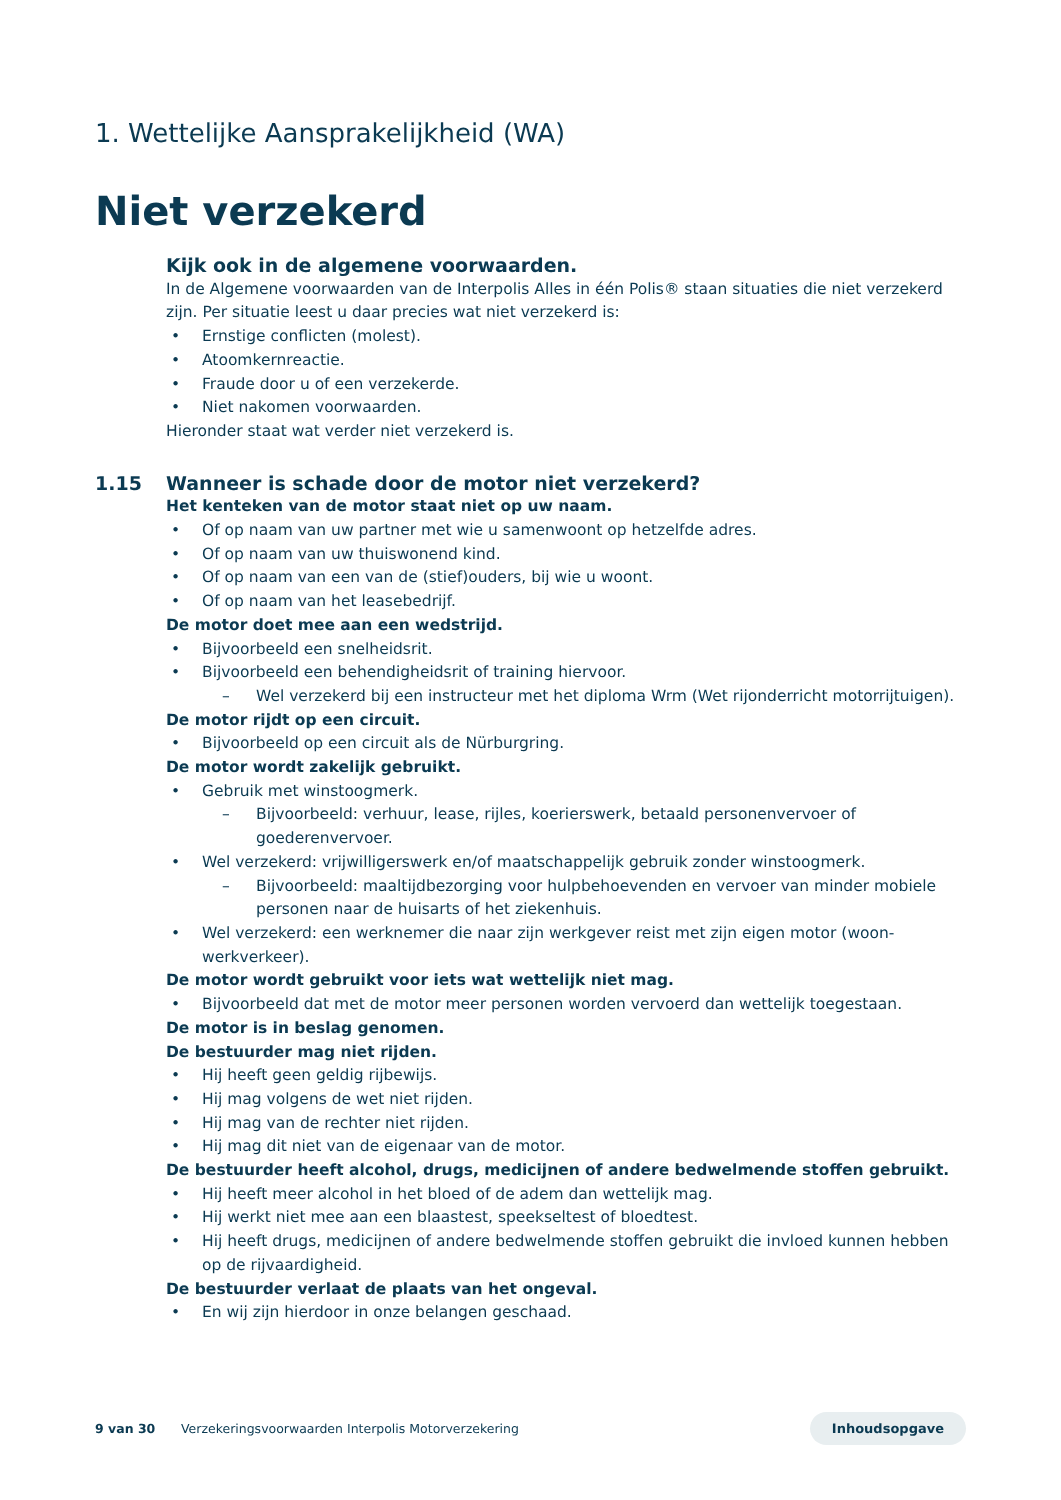1. Wettelijke Aansprakelijkheid (WA)
Niet verzekerd
Kijk ook in de algemene voorwaarden.
In de Algemene voorwaarden van de Interpolis Alles in één Polis® staan situaties die niet verzekerd zijn. Per situatie leest u daar precies wat niet verzekerd is:
• Ernstige conflicten (molest).
• Atoomkernreactie.
• Fraude door u of een verzekerde.
• Niet nakomen voorwaarden.
Hieronder staat wat verder niet verzekerd is.
1.15
Wanneer is schade door de motor niet verzekerd?
Het kenteken van de motor staat niet op uw naam.
• Of op naam van uw partner met wie u samenwoont op hetzelfde adres.
• Of op naam van uw thuiswonend kind.
• Of op naam van een van de (stief)ouders, bij wie u woont.
• Of op naam van het leasebedrijf.
De motor doet mee aan een wedstrijd.
• Bijvoorbeeld een snelheidsrit.
• Bijvoorbeeld een behendigheidsrit of training hiervoor.
– Wel verzekerd bij een instructeur met het diploma Wrm (Wet rijonderricht motorrijtuigen).
De motor rijdt op een circuit.
• Bijvoorbeeld op een circuit als de Nürburgring.
De motor wordt zakelijk gebruikt.
• Gebruik met winstoogmerk.
– Bijvoorbeeld: verhuur, lease, rijles, koerierswerk, betaald personenvervoer of goederenvervoer.
• Wel verzekerd: vrijwilligerswerk en/of maatschappelijk gebruik zonder winstoogmerk.
– Bijvoorbeeld: maaltijdbezorging voor hulpbehoevenden en vervoer van minder mobiele personen naar de huisarts of het ziekenhuis.
• Wel verzekerd: een werknemer die naar zijn werkgever reist met zijn eigen motor (woon-werkverkeer).
De motor wordt gebruikt voor iets wat wettelijk niet mag.
• Bijvoorbeeld dat met de motor meer personen worden vervoerd dan wettelijk toegestaan.
De motor is in beslag genomen.
De bestuurder mag niet rijden.
• Hij heeft geen geldig rijbewijs.
• Hij mag volgens de wet niet rijden.
• Hij mag van de rechter niet rijden.
• Hij mag dit niet van de eigenaar van de motor.
De bestuurder heeft alcohol, drugs, medicijnen of andere bedwelmende stoffen gebruikt.
• Hij heeft meer alcohol in het bloed of de adem dan wettelijk mag.
• Hij werkt niet mee aan een blaastest, speekseltest of bloedtest.
• Hij heeft drugs, medicijnen of andere bedwelmende stoffen gebruikt die invloed kunnen hebben op de rijvaardigheid.
De bestuurder verlaat de plaats van het ongeval.
• En wij zijn hierdoor in onze belangen geschaad.
9 van 30 Verzekeringsvoorwaarden Interpolis Motorverzekering Inhoudsopgave